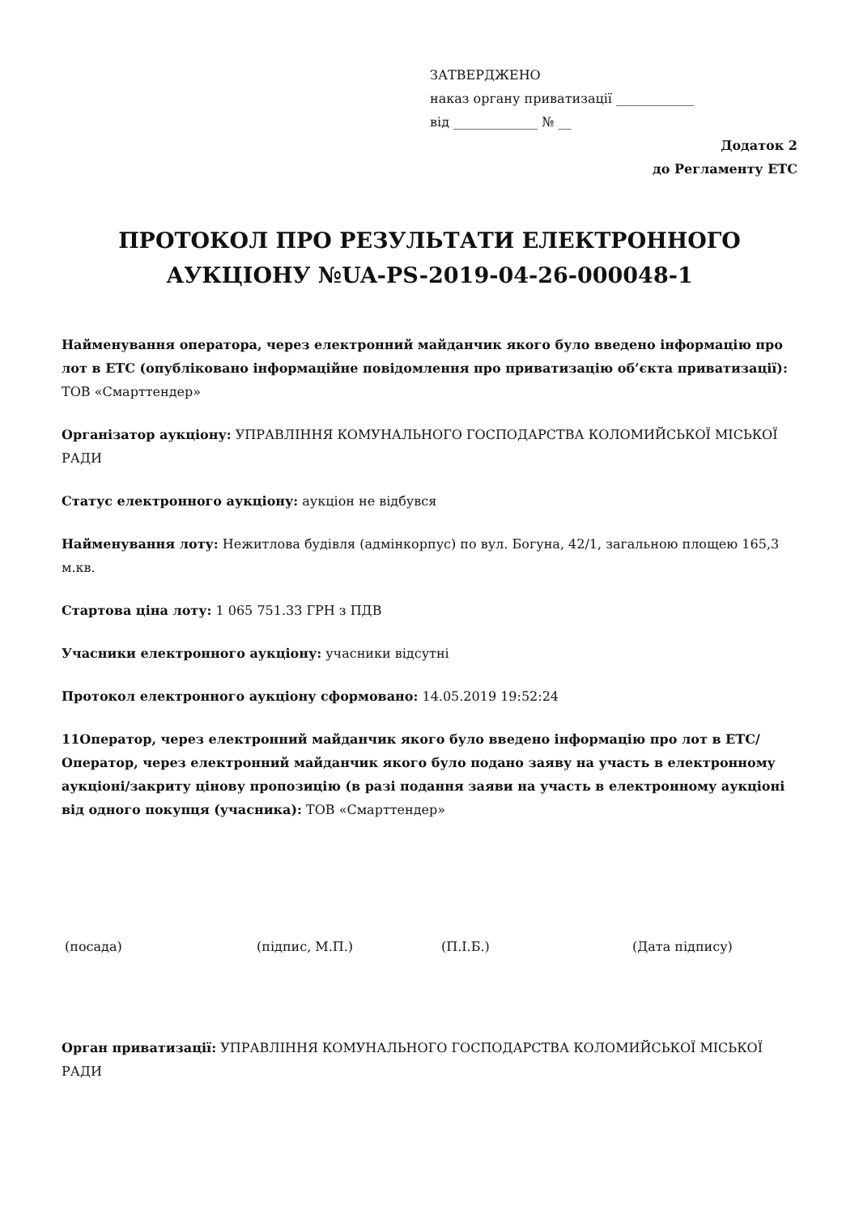ЗАТВЕРДЖЕНО
наказ органу приватизації ____________
від _____________ № __
Додаток 2
до Регламенту ЕТС
ПРОТОКОЛ ПРО РЕЗУЛЬТАТИ ЕЛЕКТРОННОГО АУКЦІОНУ №UA-PS-2019-04-26-000048-1
Найменування оператора, через електронний майданчик якого було введено інформацію про лот в ЕТС (опубліковано інформаційне повідомлення про приватизацію об’єкта приватизації): ТОВ «Смарттендер»
Організатор аукціону: УПРАВЛІННЯ КОМУНАЛЬНОГО ГОСПОДАРСТВА КОЛОМИЙСЬКОЇ МІСЬКОЇ РАДИ
Статус електронного аукціону: аукціон не відбувся
Найменування лоту: Нежитлова будівля (адмінкорпус) по вул. Богуна, 42/1, загальною площею 165,3 м.кв.
Стартова ціна лоту: 1 065 751.33 ГРН з ПДВ
Учасники електронного аукціону: учасники відсутні
Протокол електронного аукціону сформовано: 14.05.2019 19:52:24
11Оператор, через електронний майданчик якого було введено інформацію про лот в ЕТС/Оператор, через електронний майданчик якого було подано заяву на участь в електронному аукціоні/закриту цінову пропозицію (в разі подання заяви на участь в електронному аукціоні від одного покупця (учасника): ТОВ «Смарттендер»
(посада) (підпис, М.П.) (П.І.Б.) (Дата підпису)
Орган приватизації: УПРАВЛІННЯ КОМУНАЛЬНОГО ГОСПОДАРСТВА КОЛОМИЙСЬКОЇ МІСЬКОЇ РАДИ